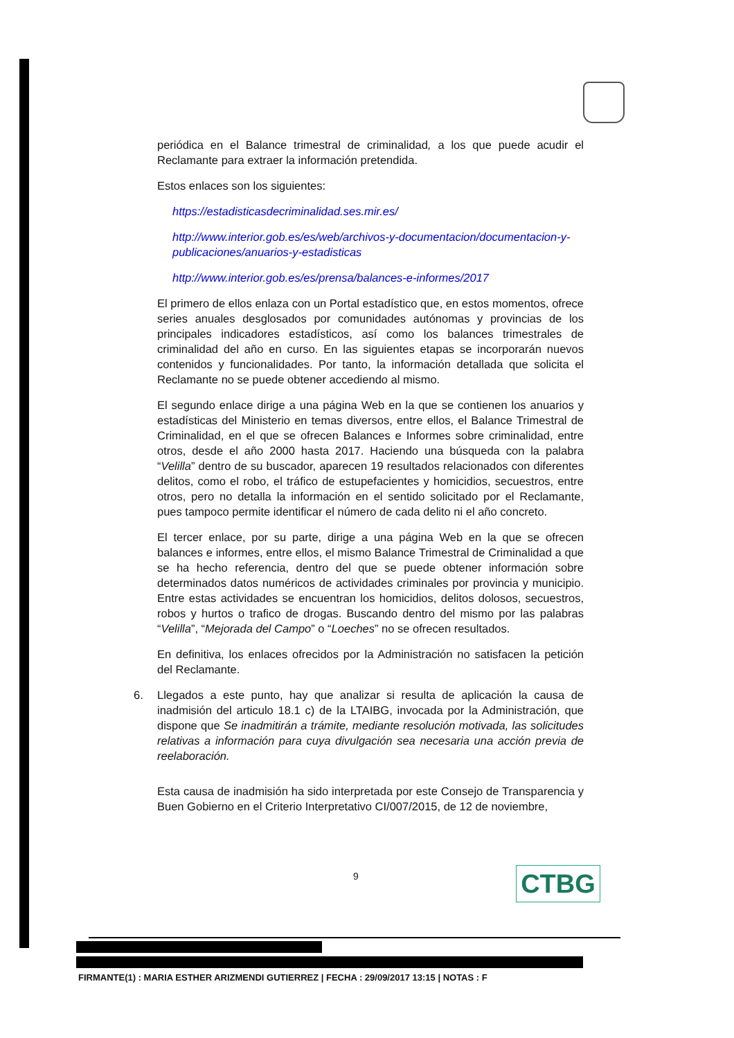periódica en el Balance trimestral de criminalidad, a los que puede acudir el Reclamante para extraer la información pretendida.
Estos enlaces son los siguientes:
https://estadisticasdecriminalidad.ses.mir.es/
http://www.interior.gob.es/es/web/archivos-y-documentacion/documentacion-y-publicaciones/anuarios-y-estadisticas
http://www.interior.gob.es/es/prensa/balances-e-informes/2017
El primero de ellos enlaza con un Portal estadístico que, en estos momentos, ofrece series anuales desglosados por comunidades autónomas y provincias de los principales indicadores estadísticos, así como los balances trimestrales de criminalidad del año en curso. En las siguientes etapas se incorporarán nuevos contenidos y funcionalidades. Por tanto, la información detallada que solicita el Reclamante no se puede obtener accediendo al mismo.
El segundo enlace dirige a una página Web en la que se contienen los anuarios y estadísticas del Ministerio en temas diversos, entre ellos, el Balance Trimestral de Criminalidad, en el que se ofrecen Balances e Informes sobre criminalidad, entre otros, desde el año 2000 hasta 2017. Haciendo una búsqueda con la palabra “Velilla” dentro de su buscador, aparecen 19 resultados relacionados con diferentes delitos, como el robo, el tráfico de estupefacientes y homicidios, secuestros, entre otros, pero no detalla la información en el sentido solicitado por el Reclamante, pues tampoco permite identificar el número de cada delito ni el año concreto.
El tercer enlace, por su parte, dirige a una página Web en la que se ofrecen balances e informes, entre ellos, el mismo Balance Trimestral de Criminalidad a que se ha hecho referencia, dentro del que se puede obtener información sobre determinados datos numéricos de actividades criminales por provincia y municipio. Entre estas actividades se encuentran los homicidios, delitos dolosos, secuestros, robos y hurtos o trafico de drogas. Buscando dentro del mismo por las palabras “Velilla”, “Mejorada del Campo” o “Loeches” no se ofrecen resultados.
En definitiva, los enlaces ofrecidos por la Administración no satisfacen la petición del Reclamante.
6. Llegados a este punto, hay que analizar si resulta de aplicación la causa de inadmisión del articulo 18.1 c) de la LTAIBG, invocada por la Administración, que dispone que Se inadmitirán a trámite, mediante resolución motivada, las solicitudes relativas a información para cuya divulgación sea necesaria una acción previa de reelaboración.
Esta causa de inadmisión ha sido interpretada por este Consejo de Transparencia y Buen Gobierno en el Criterio Interpretativo CI/007/2015, de 12 de noviembre,
9 CTBG
FIRMANTE(1) : MARIA ESTHER ARIZMENDI GUTIERREZ | FECHA : 29/09/2017 13:15 | NOTAS : F